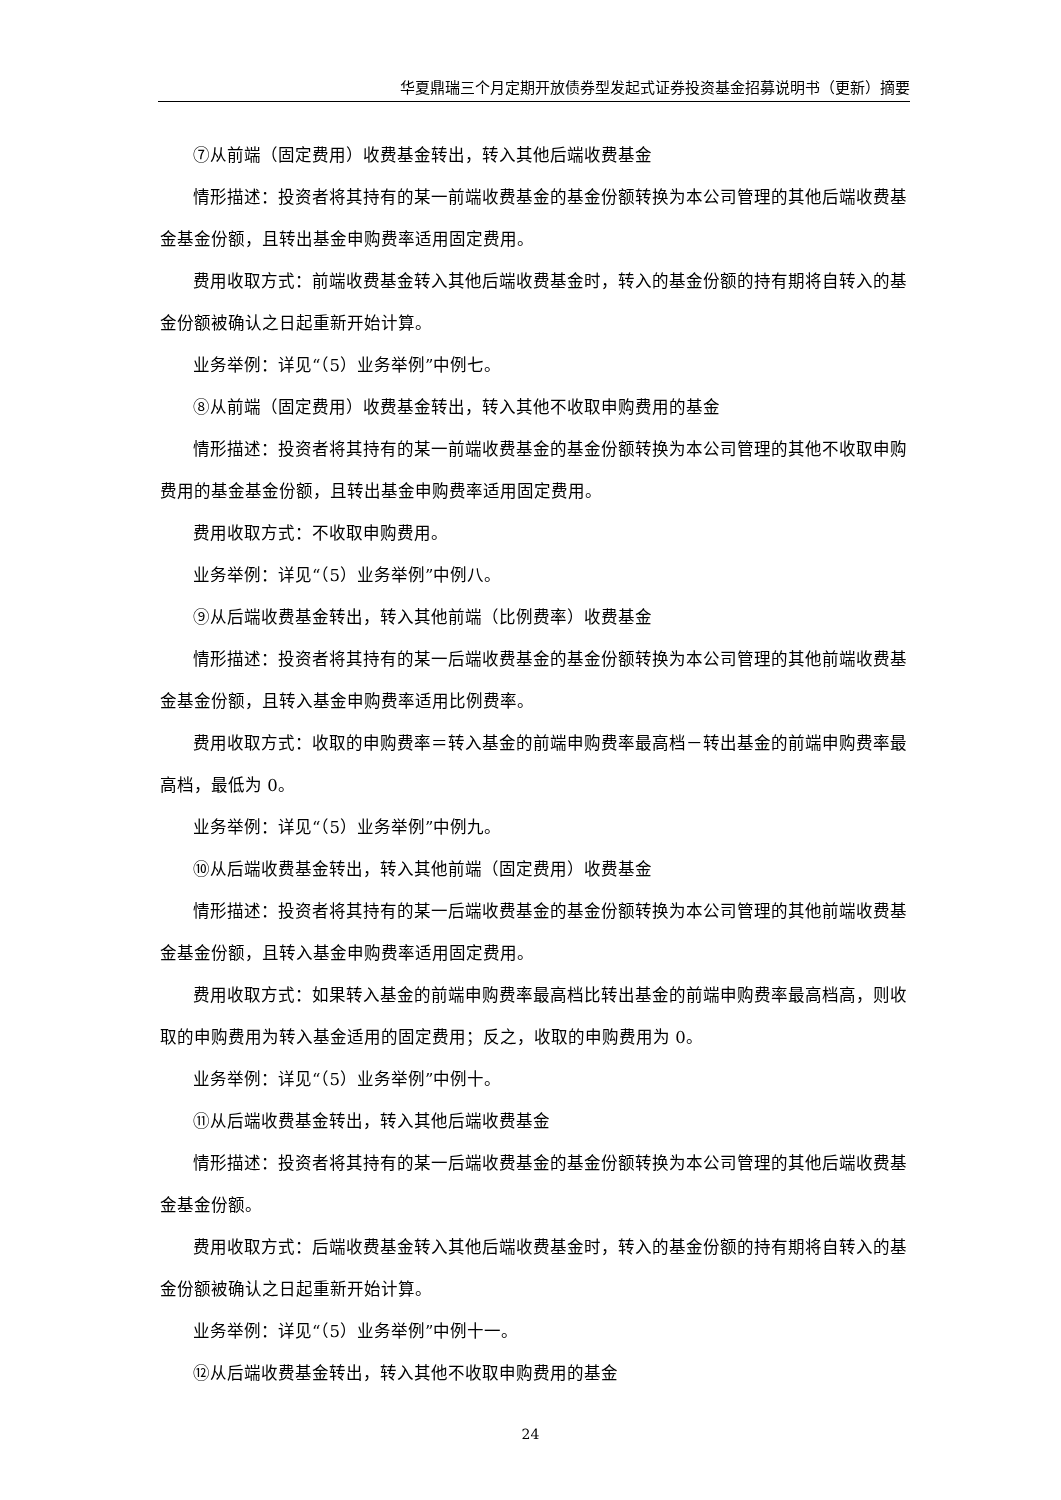华夏鼎瑞三个月定期开放债券型发起式证券投资基金招募说明书（更新）摘要
⑦从前端（固定费用）收费基金转出，转入其他后端收费基金
情形描述：投资者将其持有的某一前端收费基金的基金份额转换为本公司管理的其他后端收费基金基金份额，且转出基金申购费率适用固定费用。
费用收取方式：前端收费基金转入其他后端收费基金时，转入的基金份额的持有期将自转入的基金份额被确认之日起重新开始计算。
业务举例：详见“（5）业务举例”中例七。
⑧从前端（固定费用）收费基金转出，转入其他不收取申购费用的基金
情形描述：投资者将其持有的某一前端收费基金的基金份额转换为本公司管理的其他不收取申购费用的基金基金份额，且转出基金申购费率适用固定费用。
费用收取方式：不收取申购费用。
业务举例：详见“（5）业务举例”中例八。
⑨从后端收费基金转出，转入其他前端（比例费率）收费基金
情形描述：投资者将其持有的某一后端收费基金的基金份额转换为本公司管理的其他前端收费基金基金份额，且转入基金申购费率适用比例费率。
费用收取方式：收取的申购费率＝转入基金的前端申购费率最高档－转出基金的前端申购费率最高档，最低为 0。
业务举例：详见“（5）业务举例”中例九。
⑩从后端收费基金转出，转入其他前端（固定费用）收费基金
情形描述：投资者将其持有的某一后端收费基金的基金份额转换为本公司管理的其他前端收费基金基金份额，且转入基金申购费率适用固定费用。
费用收取方式：如果转入基金的前端申购费率最高档比转出基金的前端申购费率最高档高，则收取的申购费用为转入基金适用的固定费用；反之，收取的申购费用为 0。
业务举例：详见“（5）业务举例”中例十。
⑪从后端收费基金转出，转入其他后端收费基金
情形描述：投资者将其持有的某一后端收费基金的基金份额转换为本公司管理的其他后端收费基金基金份额。
费用收取方式：后端收费基金转入其他后端收费基金时，转入的基金份额的持有期将自转入的基金份额被确认之日起重新开始计算。
业务举例：详见“（5）业务举例”中例十一。
⑫从后端收费基金转出，转入其他不收取申购费用的基金
24